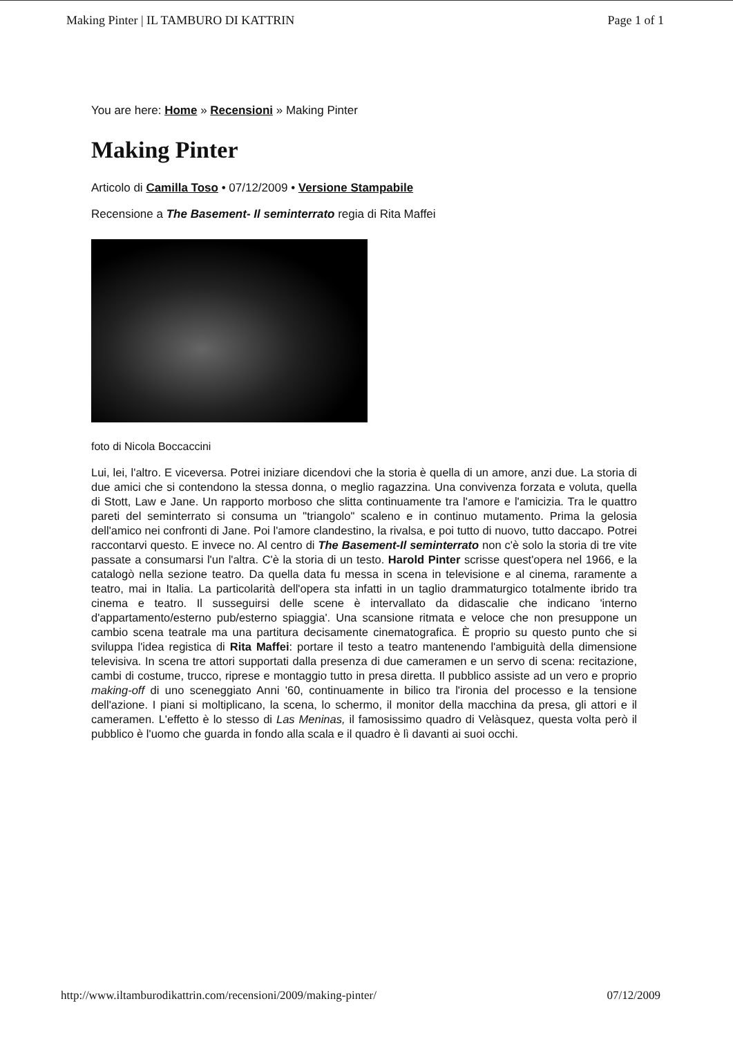Making Pinter | IL TAMBURO DI KATTRIN Page 1 of 1
You are here: Home » Recensioni » Making Pinter
Making Pinter
Articolo di Camilla Toso • 07/12/2009 • Versione Stampabile
Recensione a The Basement- Il seminterrato regia di Rita Maffei
foto di Nicola Boccaccini
Lui, lei, l'altro. E viceversa. Potrei iniziare dicendovi che la storia è quella di un amore, anzi due. La storia di due amici che si contendono la stessa donna, o meglio ragazzina. Una convivenza forzata e voluta, quella di Stott, Law e Jane. Un rapporto morboso che slitta continuamente tra l'amore e l'amicizia. Tra le quattro pareti del seminterrato si consuma un "triangolo" scaleno e in continuo mutamento. Prima la gelosia dell'amico nei confronti di Jane. Poi l'amore clandestino, la rivalsa, e poi tutto di nuovo, tutto daccapo. Potrei raccontarvi questo. E invece no. Al centro di The Basement-Il seminterrato non c'è solo la storia di tre vite passate a consumarsi l'un l'altra. C'è la storia di un testo. Harold Pinter scrisse quest'opera nel 1966, e la catalogò nella sezione teatro. Da quella data fu messa in scena in televisione e al cinema, raramente a teatro, mai in Italia. La particolarità dell'opera sta infatti in un taglio drammaturgico totalmente ibrido tra cinema e teatro. Il susseguirsi delle scene è intervallato da didascalie che indicano 'interno d'appartamento/esterno pub/esterno spiaggia'. Una scansione ritmata e veloce che non presuppone un cambio scena teatrale ma una partitura decisamente cinematografica. È proprio su questo punto che si sviluppa l'idea registica di Rita Maffei: portare il testo a teatro mantenendo l'ambiguità della dimensione televisiva. In scena tre attori supportati dalla presenza di due cameramen e un servo di scena: recitazione, cambi di costume, trucco, riprese e montaggio tutto in presa diretta. Il pubblico assiste ad un vero e proprio making-off di uno sceneggiato Anni '60, continuamente in bilico tra l'ironia del processo e la tensione dell'azione. I piani si moltiplicano, la scena, lo schermo, il monitor della macchina da presa, gli attori e il cameramen. L'effetto è lo stesso di Las Meninas, il famosissimo quadro di Velàsquez, questa volta però il pubblico è l'uomo che guarda in fondo alla scala e il quadro è lì davanti ai suoi occhi.
http://www.iltamburodikattrin.com/recensioni/2009/making-pinter/ 07/12/2009